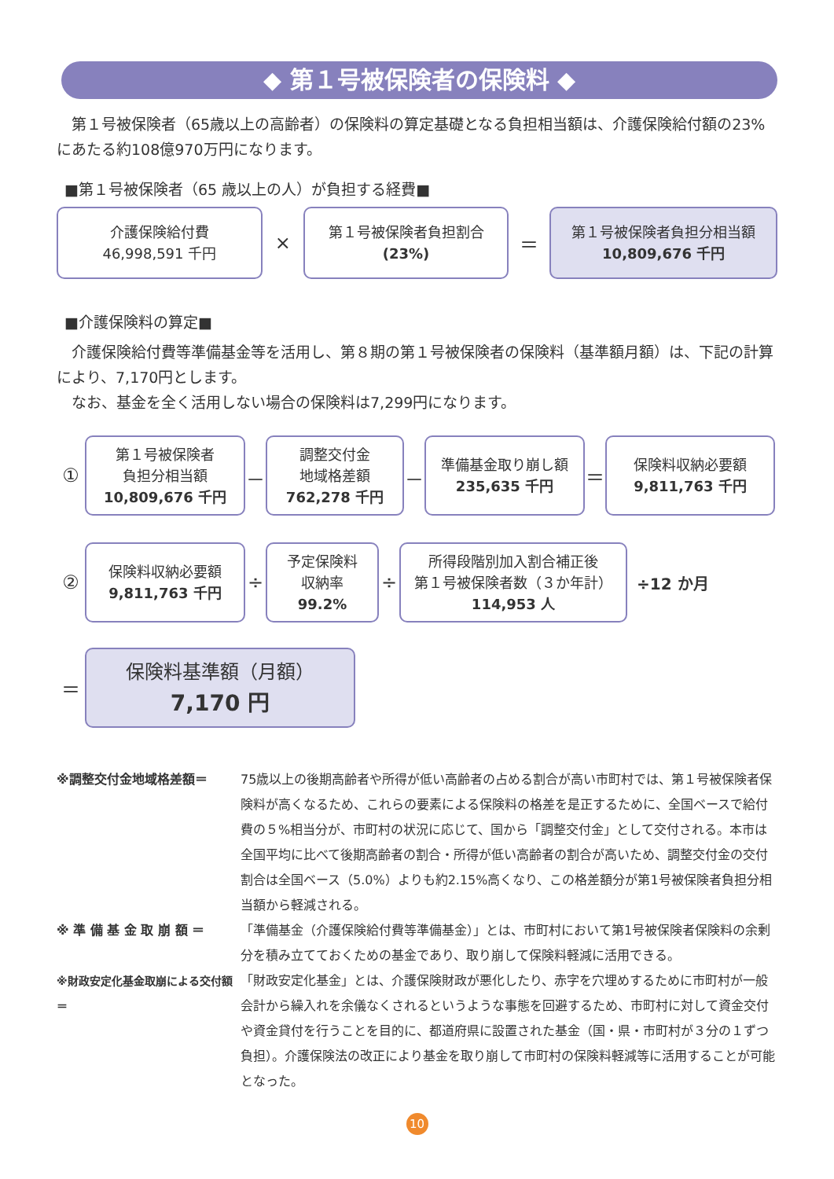◆ 第１号被保険者の保険料 ◆
　第１号被保険者（65歳以上の高齢者）の保険料の算定基礎となる負担相当額は、介護保険給付額の23%にあたる約108億970万円になります。
■第１号被保険者（65 歳以上の人）が負担する経費■
介護保険給付費
46,998,591 千円
×
第１号被保険者負担割合
(23%)
＝
第１号被保険者負担分相当額
10,809,676 千円
■介護保険料の算定■
　介護保険給付費等準備基金等を活用し、第８期の第１号被保険者の保険料（基準額月額）は、下記の計算により、7,170円とします。
　なお、基金を全く活用しない場合の保険料は7,299円になります。
①
第１号被保険者
負担分相当額
10,809,676 千円
－
調整交付金
地域格差額
762,278 千円
－
準備基金取り崩し額
235,635 千円
＝
保険料収納必要額
9,811,763 千円
②
保険料収納必要額
9,811,763 千円
÷
予定保険料
収納率
99.2%
÷
所得段階別加入割合補正後
第１号被保険者数（３か年計）
114,953 人
÷12 か月
＝
保険料基準額（月額）
7,170 円
※調整交付金地域格差額＝ 75歳以上の後期高齢者や所得が低い高齢者の占める割合が高い市町村では、第１号被保険者保険料が高くなるため、これらの要素による保険料の格差を是正するために、全国ベースで給付費の５%相当分が、市町村の状況に応じて、国から「調整交付金」として交付される。本市は全国平均に比べて後期高齢者の割合・所得が低い高齢者の割合が高いため、調整交付金の交付割合は全国ベース（5.0%）よりも約2.15%高くなり、この格差額分が第1号被保険者負担分相当額から軽減される。
※ 準 備 基 金 取 崩 額 ＝ 「準備基金（介護保険給付費等準備基金）」とは、市町村において第1号被保険者保険料の余剰分を積み立てておくための基金であり、取り崩して保険料軽減に活用できる。
※財政安定化基金取崩による交付額＝ 「財政安定化基金」とは、介護保険財政が悪化したり、赤字を穴埋めするために市町村が一般会計から繰入れを余儀なくされるというような事態を回避するため、市町村に対して資金交付や資金貸付を行うことを目的に、都道府県に設置された基金（国・県・市町村が３分の１ずつ負担）。介護保険法の改正により基金を取り崩して市町村の保険料軽減等に活用することが可能となった。
10